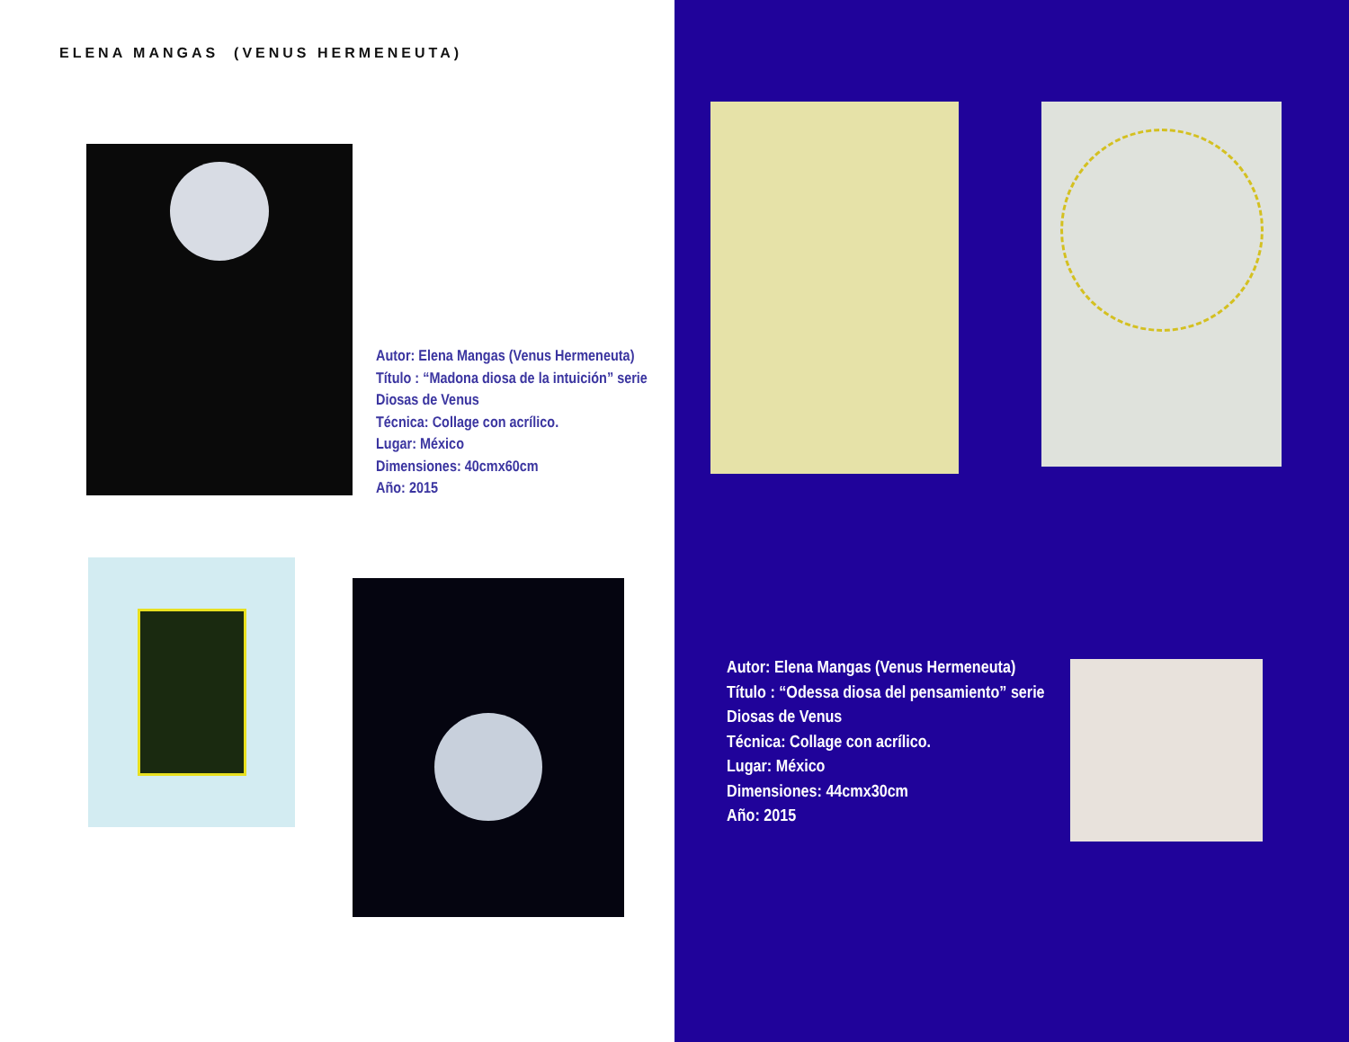ELENA MANGAS (VENUS HERMENEUTA)
Autor: Elena Mangas (Venus Hermeneuta)
Título : “Madona diosa de la intuición” serie
Diosas de Venus
Técnica: Collage con acrílico.
Lugar: México
Dimensiones: 40cmx60cm
Año: 2015
Autor: Elena Mangas (Venus Hermeneuta)
Título : “Odessa diosa del pensamiento” serie
Diosas de Venus
Técnica: Collage con acrílico.
Lugar: México
Dimensiones: 44cmx30cm
Año: 2015